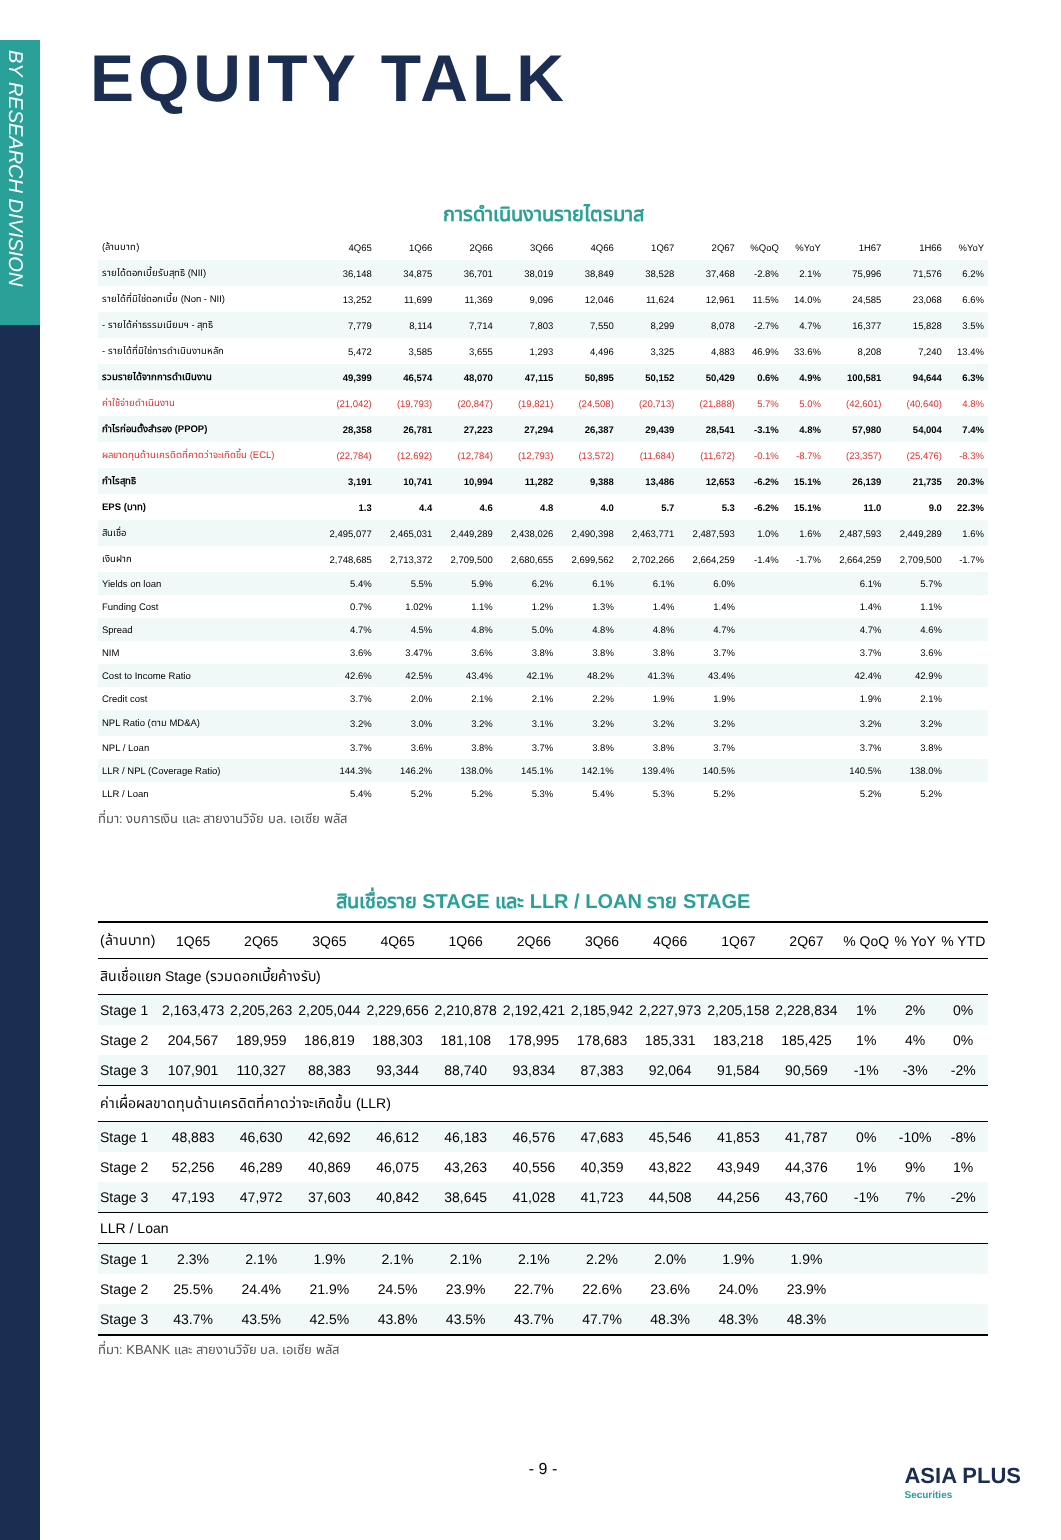BY RESEARCH DIVISION
EQUITY TALK
การดำเนินงานรายไตรมาส
| (ล้านบาท) | 4Q65 | 1Q66 | 2Q66 | 3Q66 | 4Q66 | 1Q67 | 2Q67 | %QoQ | %YoY | 1H67 | 1H66 | %YoY |
| --- | --- | --- | --- | --- | --- | --- | --- | --- | --- | --- | --- | --- |
| รายได้ดอกเบี้ยรับสุทธิ (NII) | 36,148 | 34,875 | 36,701 | 38,019 | 38,849 | 38,528 | 37,468 | -2.8% | 2.1% | 75,996 | 71,576 | 6.2% |
| รายได้ที่มิใช่ดอกเบี้ย (Non - NII) | 13,252 | 11,699 | 11,369 | 9,096 | 12,046 | 11,624 | 12,961 | 11.5% | 14.0% | 24,585 | 23,068 | 6.6% |
| - รายได้ค่าธรรมเนียมฯ - สุทธิ | 7,779 | 8,114 | 7,714 | 7,803 | 7,550 | 8,299 | 8,078 | -2.7% | 4.7% | 16,377 | 15,828 | 3.5% |
| - รายได้ที่มิใช่การดำเนินงานหลัก | 5,472 | 3,585 | 3,655 | 1,293 | 4,496 | 3,325 | 4,883 | 46.9% | 33.6% | 8,208 | 7,240 | 13.4% |
| รวมรายได้จากการดำเนินงาน | 49,399 | 46,574 | 48,070 | 47,115 | 50,895 | 50,152 | 50,429 | 0.6% | 4.9% | 100,581 | 94,644 | 6.3% |
| ค่าใช้จ่ายดำเนินงาน | (21,042) | (19,793) | (20,847) | (19,821) | (24,508) | (20,713) | (21,888) | 5.7% | 5.0% | (42,601) | (40,640) | 4.8% |
| กำไรก่อนตั้งสำรอง (PPOP) | 28,358 | 26,781 | 27,223 | 27,294 | 26,387 | 29,439 | 28,541 | -3.1% | 4.8% | 57,980 | 54,004 | 7.4% |
| ผลขาดทุนด้านเครดิตที่คาดว่าจะเกิดขึ้น (ECL) | (22,784) | (12,692) | (12,784) | (12,793) | (13,572) | (11,684) | (11,672) | -0.1% | -8.7% | (23,357) | (25,476) | -8.3% |
| กำไรสุทธิ | 3,191 | 10,741 | 10,994 | 11,282 | 9,388 | 13,486 | 12,653 | -6.2% | 15.1% | 26,139 | 21,735 | 20.3% |
| EPS (บาท) | 1.3 | 4.4 | 4.6 | 4.8 | 4.0 | 5.7 | 5.3 | -6.2% | 15.1% | 11.0 | 9.0 | 22.3% |
| สินเชื่อ | 2,495,077 | 2,465,031 | 2,449,289 | 2,438,026 | 2,490,398 | 2,463,771 | 2,487,593 | 1.0% | 1.6% | 2,487,593 | 2,449,289 | 1.6% |
| เงินฝาก | 2,748,685 | 2,713,372 | 2,709,500 | 2,680,655 | 2,699,562 | 2,702,266 | 2,664,259 | -1.4% | -1.7% | 2,664,259 | 2,709,500 | -1.7% |
| Yields on loan | 5.4% | 5.5% | 5.9% | 6.2% | 6.1% | 6.1% | 6.0% | | | 6.1% | 5.7% | |
| Funding Cost | 0.7% | 1.02% | 1.1% | 1.2% | 1.3% | 1.4% | 1.4% | | | 1.4% | 1.1% | |
| Spread | 4.7% | 4.5% | 4.8% | 5.0% | 4.8% | 4.8% | 4.7% | | | 4.7% | 4.6% | |
| NIM | 3.6% | 3.47% | 3.6% | 3.8% | 3.8% | 3.8% | 3.7% | | | 3.7% | 3.6% | |
| Cost to Income Ratio | 42.6% | 42.5% | 43.4% | 42.1% | 48.2% | 41.3% | 43.4% | | | 42.4% | 42.9% | |
| Credit cost | 3.7% | 2.0% | 2.1% | 2.1% | 2.2% | 1.9% | 1.9% | | | 1.9% | 2.1% | |
| NPL Ratio (ตาม MD&A) | 3.2% | 3.0% | 3.2% | 3.1% | 3.2% | 3.2% | 3.2% | | | 3.2% | 3.2% | |
| NPL / Loan | 3.7% | 3.6% | 3.8% | 3.7% | 3.8% | 3.8% | 3.7% | | | 3.7% | 3.8% | |
| LLR / NPL (Coverage Ratio) | 144.3% | 146.2% | 138.0% | 145.1% | 142.1% | 139.4% | 140.5% | | | 140.5% | 138.0% | |
| LLR / Loan | 5.4% | 5.2% | 5.2% | 5.3% | 5.4% | 5.3% | 5.2% | | | 5.2% | 5.2% | |
ที่มา: งบการเงิน และ สายงานวิจัย บล. เอเซีย พลัส
สินเชื่อราย STAGE และ LLR / LOAN ราย STAGE
| (ล้านบาท) | 1Q65 | 2Q65 | 3Q65 | 4Q65 | 1Q66 | 2Q66 | 3Q66 | 4Q66 | 1Q67 | 2Q67 | % QoQ | % YoY | % YTD |
| --- | --- | --- | --- | --- | --- | --- | --- | --- | --- | --- | --- | --- | --- |
| สินเชื่อแยก Stage (รวมดอกเบี้ยค้างรับ) | | | | | | | | | | | | | |
| Stage 1 | 2,163,473 | 2,205,263 | 2,205,044 | 2,229,656 | 2,210,878 | 2,192,421 | 2,185,942 | 2,227,973 | 2,205,158 | 2,228,834 | 1% | 2% | 0% |
| Stage 2 | 204,567 | 189,959 | 186,819 | 188,303 | 181,108 | 178,995 | 178,683 | 185,331 | 183,218 | 185,425 | 1% | 4% | 0% |
| Stage 3 | 107,901 | 110,327 | 88,383 | 93,344 | 88,740 | 93,834 | 87,383 | 92,064 | 91,584 | 90,569 | -1% | -3% | -2% |
| ค่าเผื่อผลขาดทุนด้านเครดิตที่คาดว่าจะเกิดขึ้น (LLR) | | | | | | | | | | | | | |
| Stage 1 | 48,883 | 46,630 | 42,692 | 46,612 | 46,183 | 46,576 | 47,683 | 45,546 | 41,853 | 41,787 | 0% | -10% | -8% |
| Stage 2 | 52,256 | 46,289 | 40,869 | 46,075 | 43,263 | 40,556 | 40,359 | 43,822 | 43,949 | 44,376 | 1% | 9% | 1% |
| Stage 3 | 47,193 | 47,972 | 37,603 | 40,842 | 38,645 | 41,028 | 41,723 | 44,508 | 44,256 | 43,760 | -1% | 7% | -2% |
| LLR / Loan | | | | | | | | | | | | | |
| Stage 1 | 2.3% | 2.1% | 1.9% | 2.1% | 2.1% | 2.1% | 2.2% | 2.0% | 1.9% | 1.9% | | | |
| Stage 2 | 25.5% | 24.4% | 21.9% | 24.5% | 23.9% | 22.7% | 22.6% | 23.6% | 24.0% | 23.9% | | | |
| Stage 3 | 43.7% | 43.5% | 42.5% | 43.8% | 43.5% | 43.7% | 47.7% | 48.3% | 48.3% | 48.3% | | | |
ที่มา: KBANK และ สายงานวิจัย บล. เอเซีย พลัส
- 9 -
ASIA PLUS
Securities